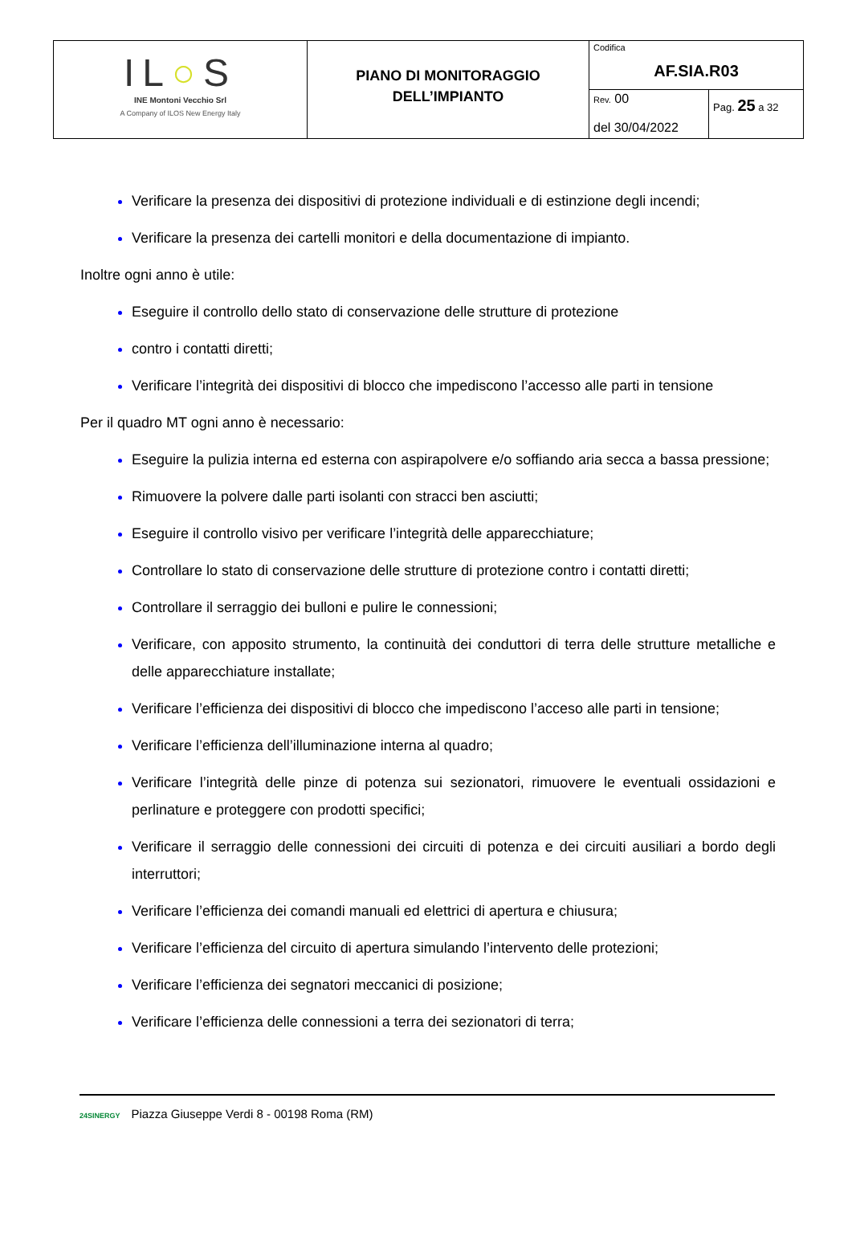| IL ○ S INE Montoni Vecchio Srl A Company of ILOS New Energy Italy | PIANO DI MONITORAGGIO DELL’IMPIANTO | Codifica AF.SIA.R03 | |
| | | Rev. 00 del 30/04/2022 | Pag. 25 a 32 |
Verificare la presenza dei dispositivi di protezione individuali e di estinzione degli incendi;
Verificare la presenza dei cartelli monitori e della documentazione di impianto.
Inoltre ogni anno è utile:
Eseguire il controllo dello stato di conservazione delle strutture di protezione
contro i contatti diretti;
Verificare l’integrità dei dispositivi di blocco che impediscono l’accesso alle parti in tensione
Per il quadro MT ogni anno è necessario:
Eseguire la pulizia interna ed esterna con aspirapolvere e/o soffiando aria secca a bassa pressione;
Rimuovere la polvere dalle parti isolanti con stracci ben asciutti;
Eseguire il controllo visivo per verificare l’integrità delle apparecchiature;
Controllare lo stato di conservazione delle strutture di protezione contro i contatti diretti;
Controllare il serraggio dei bulloni e pulire le connessioni;
Verificare, con apposito strumento, la continuità dei conduttori di terra delle strutture metalliche e delle apparecchiature installate;
Verificare l’efficienza dei dispositivi di blocco che impediscono l’acceso alle parti in tensione;
Verificare l’efficienza dell’illuminazione interna al quadro;
Verificare l’integrità delle pinze di potenza sui sezionatori, rimuovere le eventuali ossidazioni e perlinature e proteggere con prodotti specifici;
Verificare il serraggio delle connessioni dei circuiti di potenza e dei circuiti ausiliari a bordo degli interruttori;
Verificare l’efficienza dei comandi manuali ed elettrici di apertura e chiusura;
Verificare l’efficienza del circuito di apertura simulando l’intervento delle protezioni;
Verificare l’efficienza dei segnatori meccanici di posizione;
Verificare l’efficienza delle connessioni a terra dei sezionatori di terra;
24SINERGY Piazza Giuseppe Verdi 8 - 00198 Roma (RM)